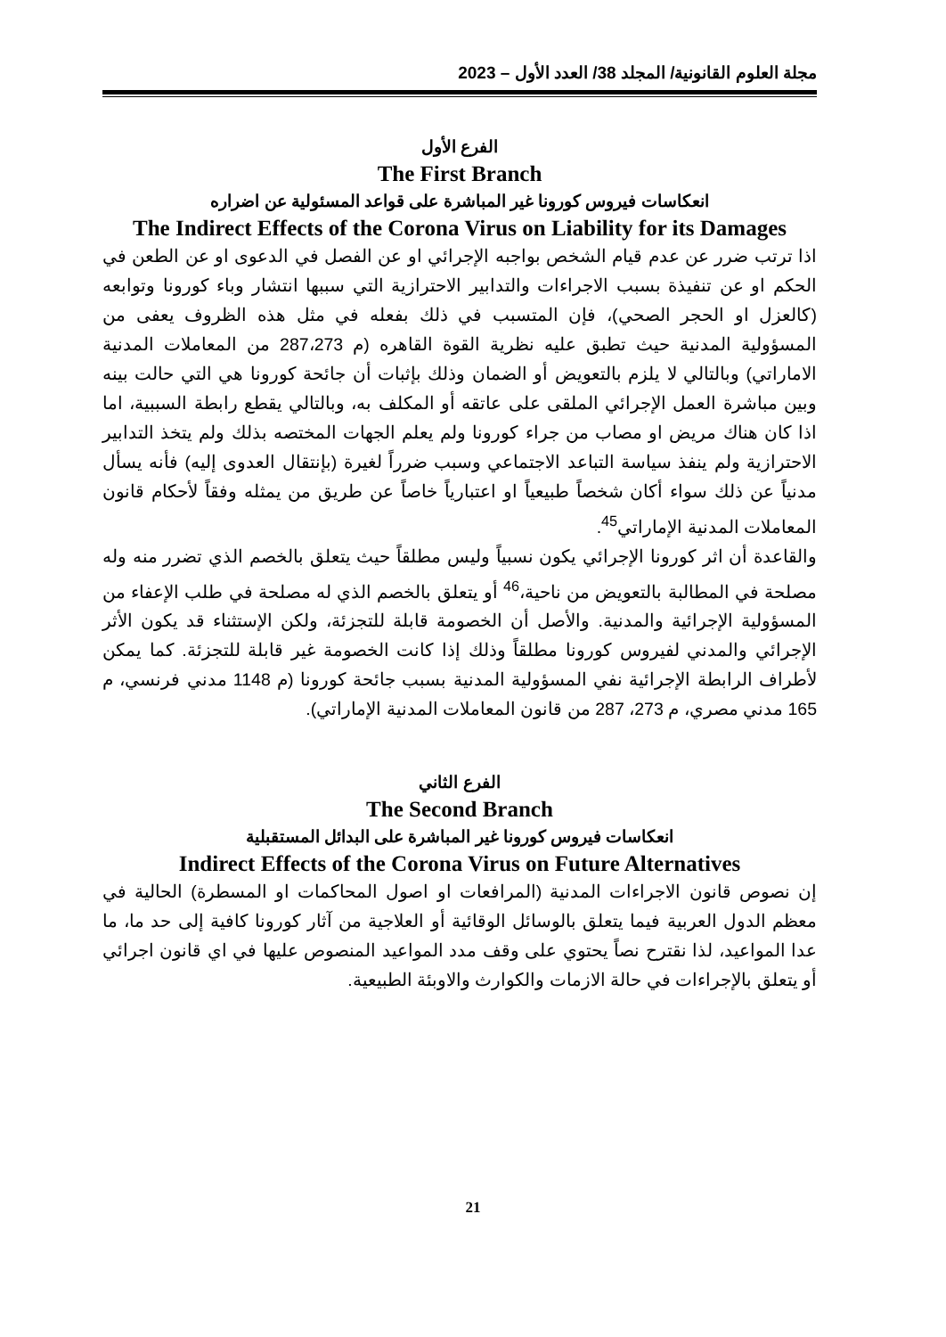مجلة العلوم القانونية/ المجلد 38/ العدد الأول – 2023
الفرع الأول
The First Branch
انعكاسات فيروس كورونا غير المباشرة على قواعد المسئولية عن اضراره
The Indirect Effects of the Corona Virus on Liability for its Damages
اذا ترتب ضرر عن عدم قيام الشخص بواجبه الإجرائي او عن الفصل في الدعوى او عن الطعن في الحكم او عن تنفيذة بسبب الاجراءات والتدابير الاحترازية التي سببها انتشار وباء كورونا وتوابعه (كالعزل او الحجر الصحي)، فإن المتسبب في ذلك بفعله في مثل هذه الظروف يعفى من المسؤولية المدنية حيث تطبق عليه نظرية القوة القاهره (م 287،273 من المعاملات المدنية الاماراتي) وبالتالي لا يلزم بالتعويض أو الضمان وذلك بإثبات أن جائحة كورونا هي التي حالت بينه وبين مباشرة العمل الإجرائي الملقى على عاتقه أو المكلف به، وبالتالي يقطع رابطة السببية، اما اذا كان هناك مريض او مصاب من جراء كورونا ولم يعلم الجهات المختصه بذلك ولم يتخذ التدابير الاحترازية ولم ينفذ سياسة التباعد الاجتماعي وسبب ضرراً لغيرة (بإنتقال العدوى إليه) فأنه يسأل مدنياً عن ذلك سواء أكان شخصاً طبيعياً او اعتبارياً خاصاً عن طريق من يمثله وفقاً لأحكام قانون المعاملات المدنية الإماراتي<sup>45</sup>.
والقاعدة أن اثر كورونا الإجرائي يكون نسبياً وليس مطلقاً حيث يتعلق بالخصم الذي تضرر منه وله مصلحة في المطالبة بالتعويض من ناحية،<sup>46</sup> أو يتعلق بالخصم الذي له مصلحة في طلب الإعفاء من المسؤولية الإجرائية والمدنية. والأصل أن الخصومة قابلة للتجزئة، ولكن الإستثناء قد يكون الأثر الإجرائي والمدني لفيروس كورونا مطلقاً وذلك إذا كانت الخصومة غير قابلة للتجزئة. كما يمكن لأطراف الرابطة الإجرائية نفي المسؤولية المدنية بسبب جائحة كورونا (م 1148 مدني فرنسي، م 165 مدني مصري، م 273، 287 من قانون المعاملات المدنية الإماراتي).
الفرع الثاني
The Second Branch
انعكاسات فيروس كورونا غير المباشرة على البدائل المستقبلية
Indirect Effects of the Corona Virus on Future Alternatives
إن نصوص قانون الاجراءات المدنية (المرافعات او اصول المحاكمات او المسطرة) الحالية في معظم الدول العربية فيما يتعلق بالوسائل الوقائية أو العلاجية من آثار كورونا كافية إلى حد ما، ما عدا المواعيد، لذا نقترح نصاً يحتوي على وقف مدد المواعيد المنصوص عليها في اي قانون اجرائي أو يتعلق بالإجراءات في حالة الازمات والكوارث والاوبئة الطبيعية.
21